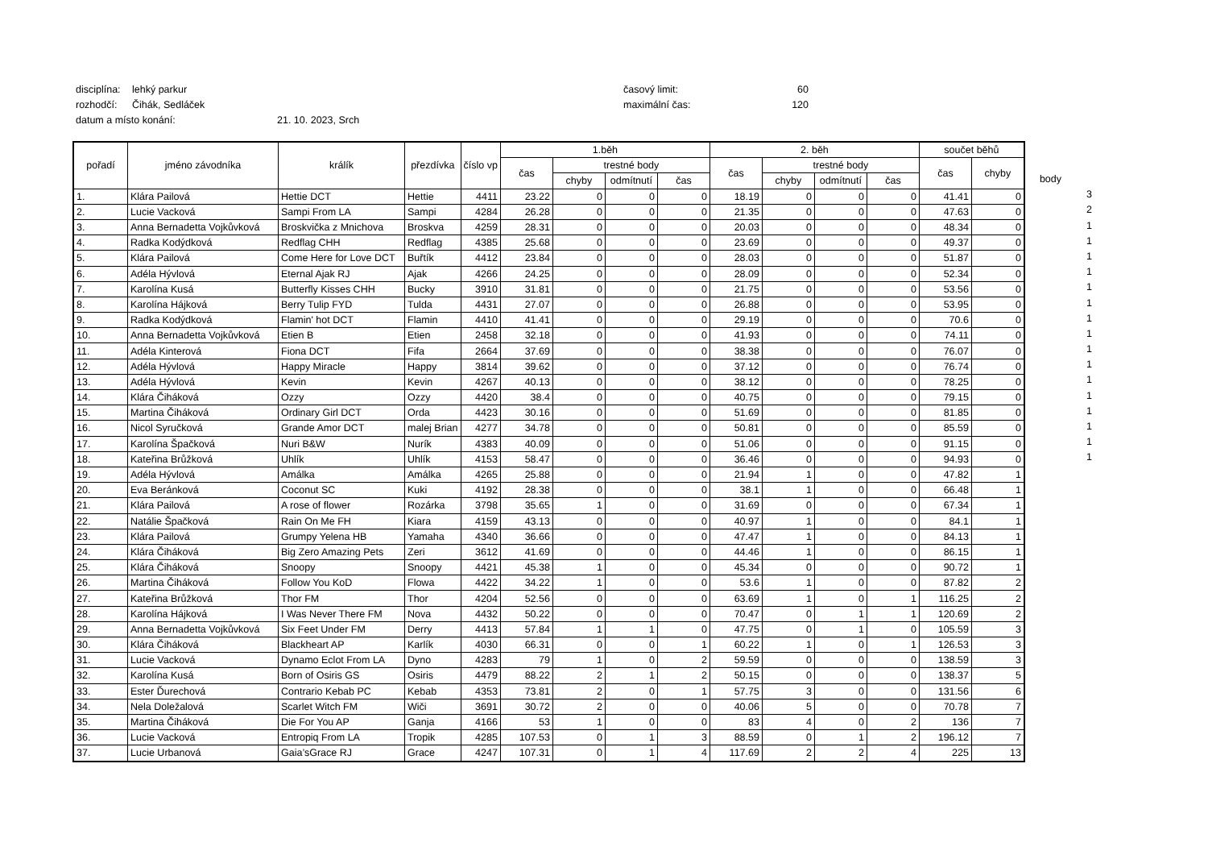disciplína: lehký parkur časový limit: 60
rozhodčí: Čihák, Sedláček maximální čas: 120
datum a místo konání: 21. 10. 2023, Srch
| pořadí | jméno závodníka | králík | přezdívka | číslo vp | 1.běh | | | | 2. běh | | | | součet běhů | |
| --- | --- | --- | --- | --- | --- | --- | --- | --- | --- | --- | --- | --- | --- | --- |
| | | | | | čas | trestné body | | | čas | trestné body | | | čas | chyby |
| | | | | | | chyby | odmítnutí | čas | | chyby | odmítnutí | čas | | |
| 1. | Klára Pailová | Hettie DCT | Hettie | 4411 | 23.22 | 0 | 0 | 0 | 18.19 | 0 | 0 | 0 | 41.41 | 0 |
| 2. | Lucie Vacková | Sampi From LA | Sampi | 4284 | 26.28 | 0 | 0 | 0 | 21.35 | 0 | 0 | 0 | 47.63 | 0 |
| 3. | Anna Bernadetta Vojkůvková | Broskvička z Mnichova | Broskva | 4259 | 28.31 | 0 | 0 | 0 | 20.03 | 0 | 0 | 0 | 48.34 | 0 |
| 4. | Radka Kodýdková | Redflag CHH | Redflag | 4385 | 25.68 | 0 | 0 | 0 | 23.69 | 0 | 0 | 0 | 49.37 | 0 |
| 5. | Klára Pailová | Come Here for Love DCT | Buřtík | 4412 | 23.84 | 0 | 0 | 0 | 28.03 | 0 | 0 | 0 | 51.87 | 0 |
| 6. | Adéla Hývlová | Eternal Ajak RJ | Ajak | 4266 | 24.25 | 0 | 0 | 0 | 28.09 | 0 | 0 | 0 | 52.34 | 0 |
| 7. | Karolína Kusá | Butterfly Kisses CHH | Bucky | 3910 | 31.81 | 0 | 0 | 0 | 21.75 | 0 | 0 | 0 | 53.56 | 0 |
| 8. | Karolína Hájková | Berry Tulip FYD | Tulda | 4431 | 27.07 | 0 | 0 | 0 | 26.88 | 0 | 0 | 0 | 53.95 | 0 |
| 9. | Radka Kodýdková | Flamin' hot DCT | Flamin | 4410 | 41.41 | 0 | 0 | 0 | 29.19 | 0 | 0 | 0 | 70.6 | 0 |
| 10. | Anna Bernadetta Vojkůvková | Etien B | Etien | 2458 | 32.18 | 0 | 0 | 0 | 41.93 | 0 | 0 | 0 | 74.11 | 0 |
| 11. | Adéla Kinterová | Fiona DCT | Fifa | 2664 | 37.69 | 0 | 0 | 0 | 38.38 | 0 | 0 | 0 | 76.07 | 0 |
| 12. | Adéla Hývlová | Happy Miracle | Happy | 3814 | 39.62 | 0 | 0 | 0 | 37.12 | 0 | 0 | 0 | 76.74 | 0 |
| 13. | Adéla Hývlová | Kevin | Kevin | 4267 | 40.13 | 0 | 0 | 0 | 38.12 | 0 | 0 | 0 | 78.25 | 0 |
| 14. | Klára Čiháková | Ozzy | Ozzy | 4420 | 38.4 | 0 | 0 | 0 | 40.75 | 0 | 0 | 0 | 79.15 | 0 |
| 15. | Martina Čiháková | Ordinary Girl DCT | Orda | 4423 | 30.16 | 0 | 0 | 0 | 51.69 | 0 | 0 | 0 | 81.85 | 0 |
| 16. | Nicol Syručková | Grande Amor DCT | malej Brian | 4277 | 34.78 | 0 | 0 | 0 | 50.81 | 0 | 0 | 0 | 85.59 | 0 |
| 17. | Karolína Špačková | Nuri B&W | Nurík | 4383 | 40.09 | 0 | 0 | 0 | 51.06 | 0 | 0 | 0 | 91.15 | 0 |
| 18. | Kateřina Brůžková | Uhlík | Uhlík | 4153 | 58.47 | 0 | 0 | 0 | 36.46 | 0 | 0 | 0 | 94.93 | 0 |
| 19. | Adéla Hývlová | Amálka | Amálka | 4265 | 25.88 | 0 | 0 | 0 | 21.94 | 1 | 0 | 0 | 47.82 | 1 |
| 20. | Eva Beránková | Coconut SC | Kuki | 4192 | 28.38 | 0 | 0 | 0 | 38.1 | 1 | 0 | 0 | 66.48 | 1 |
| 21. | Klára Pailová | A rose of flower | Rozárka | 3798 | 35.65 | 1 | 0 | 0 | 31.69 | 0 | 0 | 0 | 67.34 | 1 |
| 22. | Natálie Špačková | Rain On Me FH | Kiara | 4159 | 43.13 | 0 | 0 | 0 | 40.97 | 1 | 0 | 0 | 84.1 | 1 |
| 23. | Klára Pailová | Grumpy Yelena HB | Yamaha | 4340 | 36.66 | 0 | 0 | 0 | 47.47 | 1 | 0 | 0 | 84.13 | 1 |
| 24. | Klára Čiháková | Big Zero Amazing Pets | Zeri | 3612 | 41.69 | 0 | 0 | 0 | 44.46 | 1 | 0 | 0 | 86.15 | 1 |
| 25. | Klára Čiháková | Snoopy | Snoopy | 4421 | 45.38 | 1 | 0 | 0 | 45.34 | 0 | 0 | 0 | 90.72 | 1 |
| 26. | Martina Čiháková | Follow You KoD | Flowa | 4422 | 34.22 | 1 | 0 | 0 | 53.6 | 1 | 0 | 0 | 87.82 | 2 |
| 27. | Kateřina Brůžková | Thor FM | Thor | 4204 | 52.56 | 0 | 0 | 0 | 63.69 | 1 | 0 | 1 | 116.25 | 2 |
| 28. | Karolína Hájková | I Was Never There FM | Nova | 4432 | 50.22 | 0 | 0 | 0 | 70.47 | 0 | 1 | 1 | 120.69 | 2 |
| 29. | Anna Bernadetta Vojkůvková | Six Feet Under FM | Derry | 4413 | 57.84 | 1 | 1 | 0 | 47.75 | 0 | 1 | 0 | 105.59 | 3 |
| 30. | Klára Čiháková | Blackheart AP | Karlík | 4030 | 66.31 | 0 | 0 | 1 | 60.22 | 1 | 0 | 1 | 126.53 | 3 |
| 31. | Lucie Vacková | Dynamo Eclot From LA | Dyno | 4283 | 79 | 1 | 0 | 2 | 59.59 | 0 | 0 | 0 | 138.59 | 3 |
| 32. | Karolína Kusá | Born of Osiris GS | Osiris | 4479 | 88.22 | 2 | 1 | 2 | 50.15 | 0 | 0 | 0 | 138.37 | 5 |
| 33. | Ester Ďurechová | Contrario Kebab PC | Kebab | 4353 | 73.81 | 2 | 0 | 1 | 57.75 | 3 | 0 | 0 | 131.56 | 6 |
| 34. | Nela Doležalová | Scarlet Witch FM | Wiči | 3691 | 30.72 | 2 | 0 | 0 | 40.06 | 5 | 0 | 0 | 70.78 | 7 |
| 35. | Martina Čiháková | Die For You AP | Ganja | 4166 | 53 | 1 | 0 | 0 | 83 | 4 | 0 | 2 | 136 | 7 |
| 36. | Lucie Vacková | Entropiq From LA | Tropik | 4285 | 107.53 | 0 | 1 | 3 | 88.59 | 0 | 1 | 2 | 196.12 | 7 |
| 37. | Lucie Urbanová | Gaia’sGrace RJ | Grace | 4247 | 107.31 | 0 | 1 | 4 | 117.69 | 2 | 2 | 4 | 225 | 13 |
body
3
2
1
1
1
1
1
1
1
1
1
1
1
1
1
1
1
1